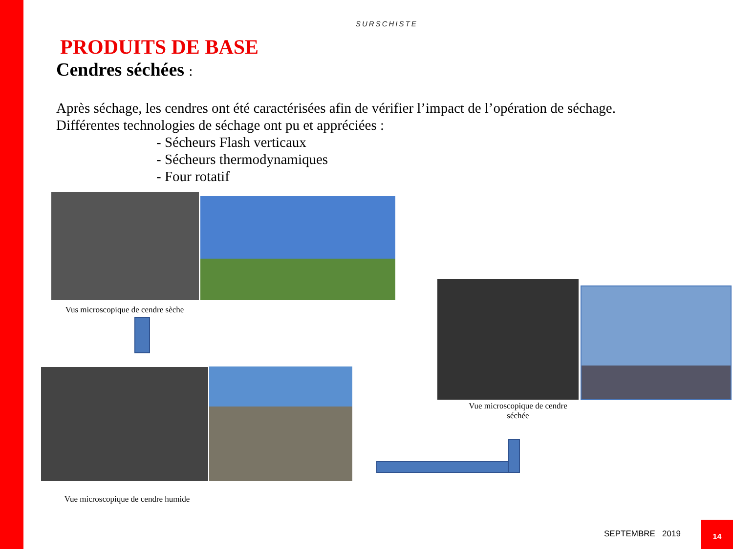SURSCHISTE
PRODUITS DE BASE
Cendres séchées :
Après séchage, les cendres ont été caractérisées afin de vérifier l’impact de l’opération de séchage.
Différentes technologies de séchage ont pu et appréciées :
- Sécheurs Flash verticaux
- Sécheurs thermodynamiques
- Four rotatif
Vus microscopique de cendre sèche
Vue microscopique de cendre humide
Vue microscopique de cendre séchée
SEPTEMBRE 2019
14